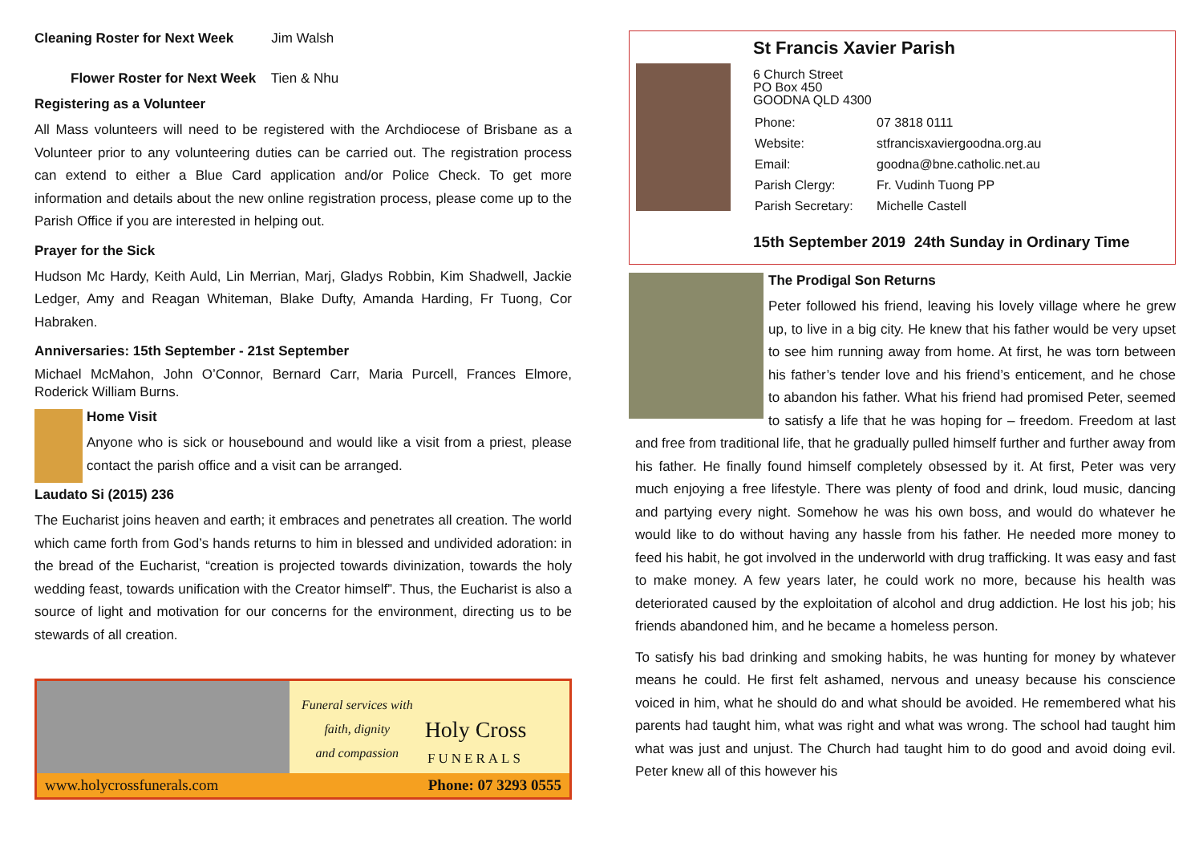Cleaning Roster for Next Week Jim Walsh
Flower Roster for Next Week Tien & Nhu
Registering as a Volunteer
All Mass volunteers will need to be registered with the Archdiocese of Brisbane as a Volunteer prior to any volunteering duties can be carried out. The registration process can extend to either a Blue Card application and/or Police Check. To get more information and details about the new online registration process, please come up to the Parish Office if you are interested in helping out.
Prayer for the Sick
Hudson Mc Hardy, Keith Auld, Lin Merrian, Marj, Gladys Robbin, Kim Shadwell, Jackie Ledger, Amy and Reagan Whiteman, Blake Dufty, Amanda Harding, Fr Tuong, Cor Habraken.
Anniversaries: 15th September - 21st September
Michael McMahon, John O’Connor, Bernard Carr, Maria Purcell, Frances Elmore, Roderick William Burns.
Home Visit
Anyone who is sick or housebound and would like a visit from a priest, please contact the parish office and a visit can be arranged.
Laudato Si (2015) 236
The Eucharist joins heaven and earth; it embraces and penetrates all creation. The world which came forth from God’s hands returns to him in blessed and undivided adoration: in the bread of the Eucharist, “creation is projected towards divinization, towards the holy wedding feast, towards unification with the Creator himself”. Thus, the Eucharist is also a source of light and motivation for our concerns for the environment, directing us to be stewards of all creation.
Funeral services with
faith, dignity
and compassion
Holy Cross
FUNERALS
www.holycrossfunerals.com Phone: 07 3293 0555
St Francis Xavier Parish
6 Church Street
PO Box 450
GOODNA QLD 4300
| Phone: | 07 3818 0111 |
| Website: | stfrancisxaviergoodna.org.au |
| Email: | goodna@bne.catholic.net.au |
| Parish Clergy: | Fr. Vudinh Tuong PP |
| Parish Secretary: | Michelle Castell |
15th September 2019 24th Sunday in Ordinary Time
The Prodigal Son Returns
Peter followed his friend, leaving his lovely village where he grew up, to live in a big city. He knew that his father would be very upset to see him running away from home. At first, he was torn between his father’s tender love and his friend’s enticement, and he chose to abandon his father. What his friend had promised Peter, seemed to satisfy a life that he was hoping for – freedom. Freedom at last and free from traditional life, that he gradually pulled himself further and further away from his father. He finally found himself completely obsessed by it. At first, Peter was very much enjoying a free lifestyle. There was plenty of food and drink, loud music, dancing and partying every night. Somehow he was his own boss, and would do whatever he would like to do without having any hassle from his father. He needed more money to feed his habit, he got involved in the underworld with drug trafficking. It was easy and fast to make money. A few years later, he could work no more, because his health was deteriorated caused by the exploitation of alcohol and drug addiction. He lost his job; his friends abandoned him, and he became a homeless person.
To satisfy his bad drinking and smoking habits, he was hunting for money by whatever means he could. He first felt ashamed, nervous and uneasy because his conscience voiced in him, what he should do and what should be avoided. He remembered what his parents had taught him, what was right and what was wrong. The school had taught him what was just and unjust. The Church had taught him to do good and avoid doing evil. Peter knew all of this however his